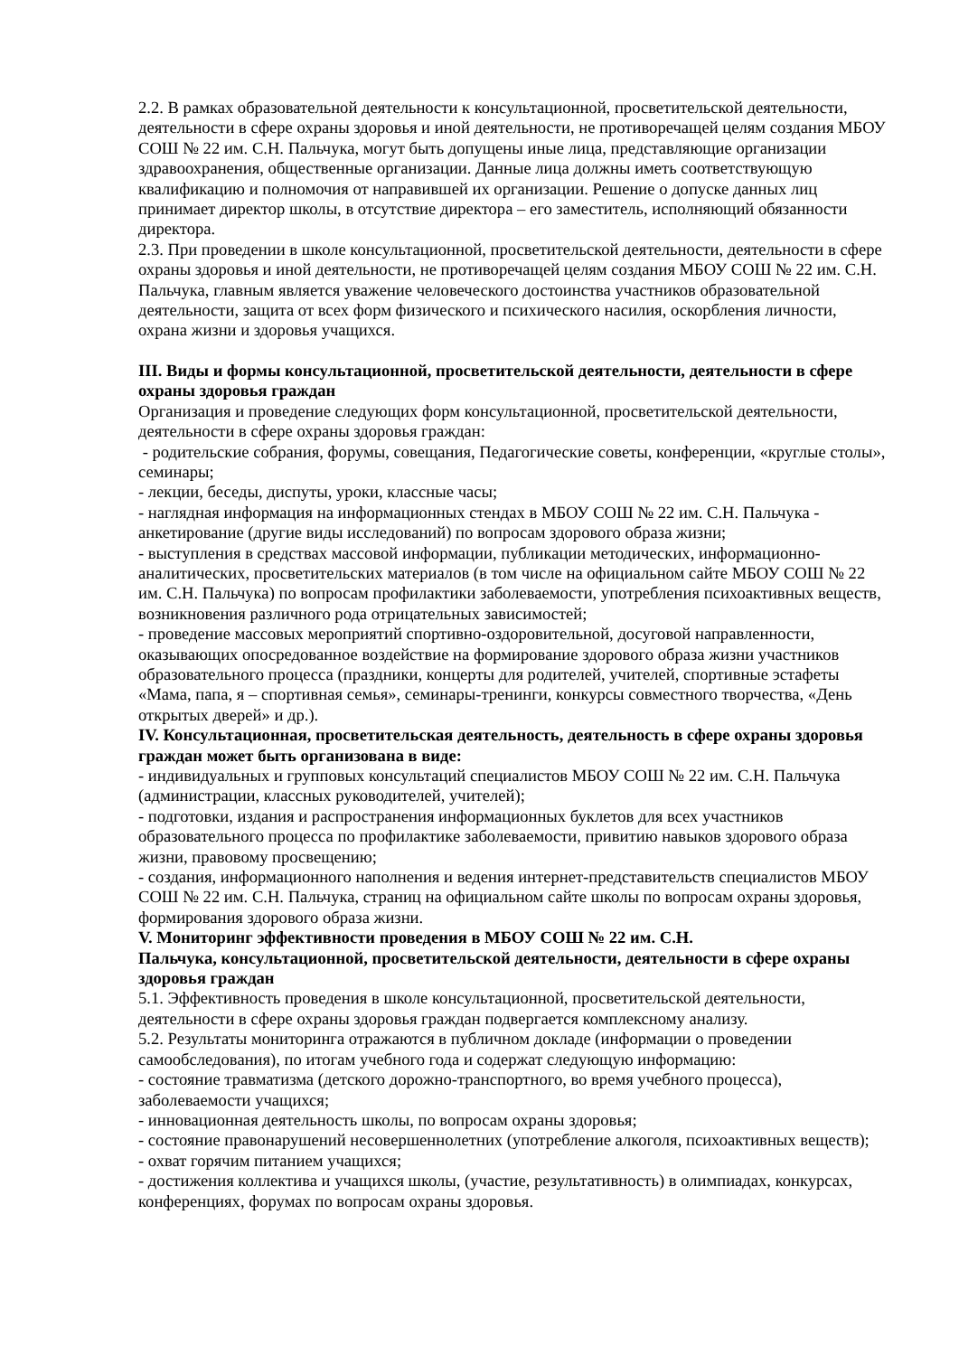2.2. В рамках образовательной деятельности к консультационной, просветительской деятельности, деятельности в сфере охраны здоровья и иной деятельности, не противоречащей целям создания МБОУ СОШ № 22 им. С.Н. Пальчука, могут быть допущены иные лица, представляющие организации здравоохранения, общественные организации. Данные лица должны иметь соответствующую квалификацию и полномочия от направившей их организации. Решение о допуске данных лиц принимает директор школы, в отсутствие директора – его заместитель, исполняющий обязанности директора.
2.3. При проведении в школе консультационной, просветительской деятельности, деятельности в сфере охраны здоровья и иной деятельности, не противоречащей целям создания МБОУ СОШ № 22 им. С.Н. Пальчука, главным является уважение человеческого достоинства участников образовательной деятельности, защита от всех форм физического и психического насилия, оскорбления личности, охрана жизни и здоровья учащихся.
III. Виды и формы консультационной, просветительской деятельности, деятельности в сфере охраны здоровья граждан
Организация и проведение следующих форм консультационной, просветительской деятельности, деятельности в сфере охраны здоровья граждан:
- родительские собрания, форумы, совещания, Педагогические советы, конференции, «круглые столы», семинары;
- лекции, беседы, диспуты, уроки, классные часы;
- наглядная информация на информационных стендах в МБОУ СОШ № 22 им. С.Н. Пальчука - анкетирование (другие виды исследований) по вопросам здорового образа жизни;
- выступления в средствах массовой информации, публикации методических, информационно-аналитических, просветительских материалов (в том числе на официальном сайте МБОУ СОШ № 22 им. С.Н. Пальчука) по вопросам профилактики заболеваемости, употребления психоактивных веществ, возникновения различного рода отрицательных зависимостей;
- проведение массовых мероприятий спортивно-оздоровительной, досуговой направленности, оказывающих опосредованное воздействие на формирование здорового образа жизни участников образовательного процесса (праздники, концерты для родителей, учителей, спортивные эстафеты «Мама, папа, я – спортивная семья», семинары-тренинги, конкурсы совместного творчества, «День открытых дверей» и др.).
IV. Консультационная, просветительская деятельность, деятельность в сфере охраны здоровья граждан может быть организована в виде:
- индивидуальных и групповых консультаций специалистов МБОУ СОШ № 22 им. С.Н. Пальчука (администрации, классных руководителей, учителей);
- подготовки, издания и распространения информационных буклетов для всех участников образовательного процесса по профилактике заболеваемости, привитию навыков здорового образа жизни, правовому просвещению;
- создания, информационного наполнения и ведения интернет-представительств специалистов МБОУ СОШ № 22 им. С.Н. Пальчука, страниц на официальном сайте школы по вопросам охраны здоровья, формирования здорового образа жизни.
V. Мониторинг эффективности проведения в МБОУ СОШ № 22 им. С.Н.
Пальчука, консультационной, просветительской деятельности, деятельности в сфере охраны здоровья граждан
5.1. Эффективность проведения в школе консультационной, просветительской деятельности, деятельности в сфере охраны здоровья граждан подвергается комплексному анализу.
5.2. Результаты мониторинга отражаются в публичном докладе (информации о проведении самообследования), по итогам учебного года и содержат следующую информацию:
- состояние травматизма (детского дорожно-транспортного, во время учебного процесса), заболеваемости учащихся;
- инновационная деятельность школы, по вопросам охраны здоровья;
- состояние правонарушений несовершеннолетних (употребление алкоголя, психоактивных веществ);
- охват горячим питанием учащихся;
- достижения коллектива и учащихся школы, (участие, результативность) в олимпиадах, конкурсах, конференциях, форумах по вопросам охраны здоровья.